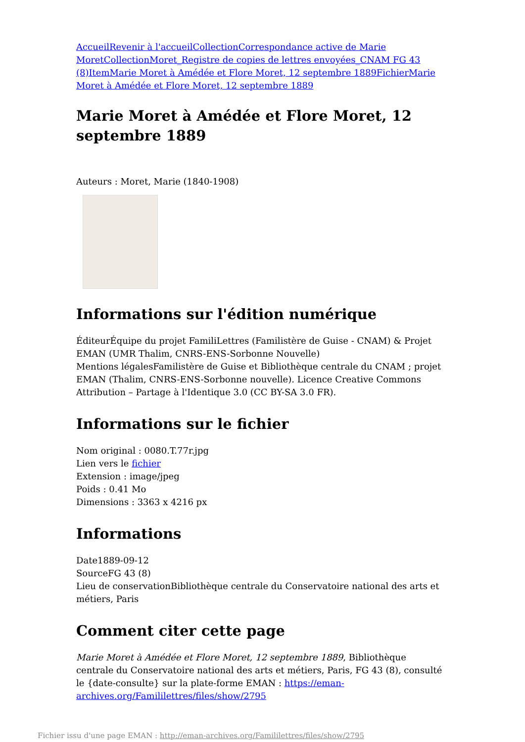Accueil Revenir à l'accueil Collection Correspondance active de Marie Moret Collection Moret_Registre de copies de lettres envoyées_CNAM FG 43 (8) Item Marie Moret à Amédée et Flore Moret, 12 septembre 1889 Fichier Marie Moret à Amédée et Flore Moret, 12 septembre 1889
Marie Moret à Amédée et Flore Moret, 12 septembre 1889
Auteurs : Moret, Marie (1840-1908)
Informations sur l'édition numérique
ÉditeurÉquipe du projet FamiliLettres (Familistère de Guise - CNAM) & Projet EMAN (UMR Thalim, CNRS-ENS-Sorbonne Nouvelle)
Mentions légalesFamilistère de Guise et Bibliothèque centrale du CNAM ; projet EMAN (Thalim, CNRS-ENS-Sorbonne nouvelle). Licence Creative Commons Attribution – Partage à l'Identique 3.0 (CC BY-SA 3.0 FR).
Informations sur le fichier
Nom original : 0080.T.77r.jpg
Lien vers le fichier
Extension : image/jpeg
Poids : 0.41 Mo
Dimensions : 3363 x 4216 px
Informations
Date1889-09-12
SourceFG 43 (8)
Lieu de conservationBibliothèque centrale du Conservatoire national des arts et métiers, Paris
Comment citer cette page
Marie Moret à Amédée et Flore Moret, 12 septembre 1889, Bibliothèque centrale du Conservatoire national des arts et métiers, Paris, FG 43 (8), consulté le {date-consulte} sur la plate-forme EMAN : https://eman-archives.org/Famililettres/files/show/2795
Fichier issu d'une page EMAN : http://eman-archives.org/Famililettres/files/show/2795